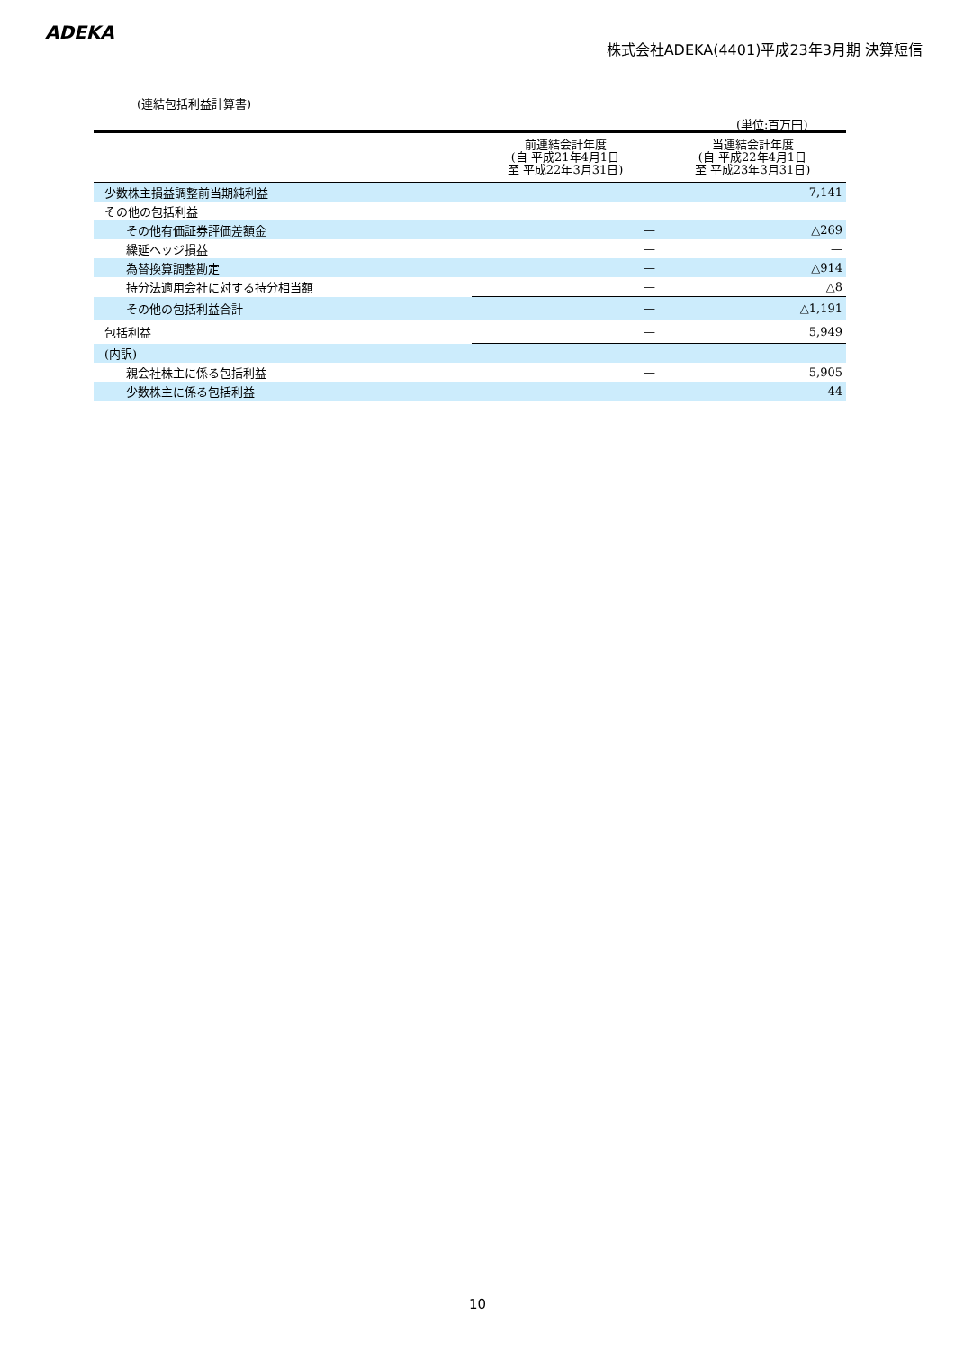ADEKA
株式会社ADEKA(4401)平成23年3月期 決算短信
(連結包括利益計算書)
(単位:百万円)
| | 前連結会計年度 (自 平成21年4月1日 至 平成22年3月31日) | 当連結会計年度 (自 平成22年4月1日 至 平成23年3月31日) |
| --- | --- | --- |
| 少数株主損益調整前当期純利益 | — | 7,141 |
| その他の包括利益 | | |
| その他有価証券評価差額金 | — | △269 |
| 繰延ヘッジ損益 | — | — |
| 為替換算調整勘定 | — | △914 |
| 持分法適用会社に対する持分相当額 | — | △8 |
| その他の包括利益合計 | — | △1,191 |
| 包括利益 | — | 5,949 |
| (内訳) | | |
| 親会社株主に係る包括利益 | — | 5,905 |
| 少数株主に係る包括利益 | — | 44 |
10